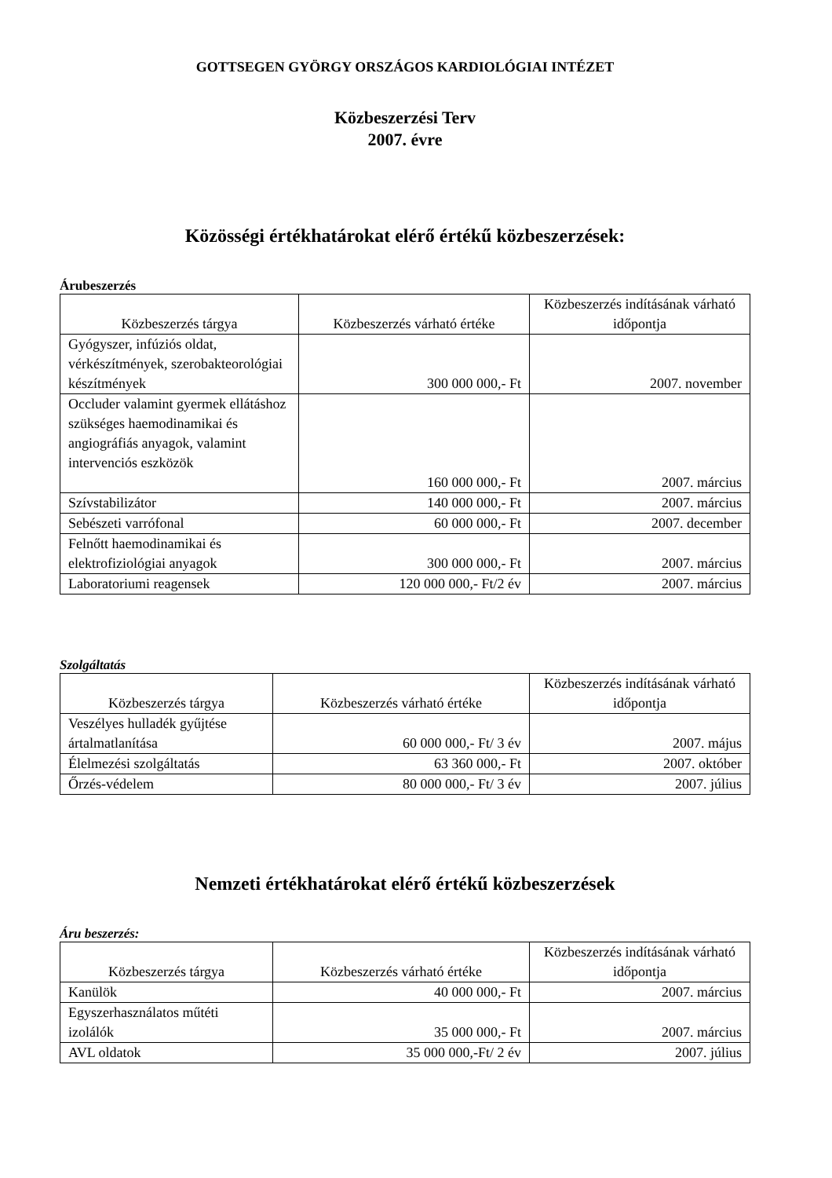GOTTSEGEN GYÖRGY ORSZÁGOS KARDIOLÓGIAI INTÉZET
Közbeszerzési Terv
2007. évre
Közösségi értékhatárokat elérő értékű közbeszerzések:
Árubeszerzés
| Közbeszerzés tárgya | Közbeszerzés várható értéke | Közbeszerzés indításának várható időpontja |
| --- | --- | --- |
| Gyógyszer, infúziós oldat, vérkészítmények, szerobakteorológiai készítmények | 300 000 000,- Ft | 2007. november |
| Occluder valamint gyermek ellátáshoz szükséges haemodinamikai és angiográfiás anyagok, valamint intervenciós eszközök | 160 000 000,- Ft | 2007. március |
| Szívstabilizátor | 140 000 000,- Ft | 2007. március |
| Sebészeti varrófonal | 60 000 000,- Ft | 2007. december |
| Felnőtt haemodinamikai és elektrofiziológiai anyagok | 300 000 000,- Ft | 2007. március |
| Laboratoriumi reagensek | 120 000 000,- Ft/2 év | 2007. március |
Szolgáltatás
| Közbeszerzés tárgya | Közbeszerzés várható értéke | Közbeszerzés indításának várható időpontja |
| --- | --- | --- |
| Veszélyes hulladék gyűjtése ártalmatlanítása | 60 000 000,- Ft/ 3 év | 2007. május |
| Élelmezési szolgáltatás | 63 360 000,- Ft | 2007. október |
| Őrzés-védelem | 80 000 000,- Ft/ 3 év | 2007. július |
Nemzeti értékhatárokat elérő értékű közbeszerzések
Áru beszerzés:
| Közbeszerzés tárgya | Közbeszerzés várható értéke | Közbeszerzés indításának várható időpontja |
| --- | --- | --- |
| Kanülök | 40 000 000,- Ft | 2007. március |
| Egyszerhasználatos műtéti izolálók | 35 000 000,- Ft | 2007. március |
| AVL oldatok | 35 000 000,-Ft/ 2 év | 2007. július |